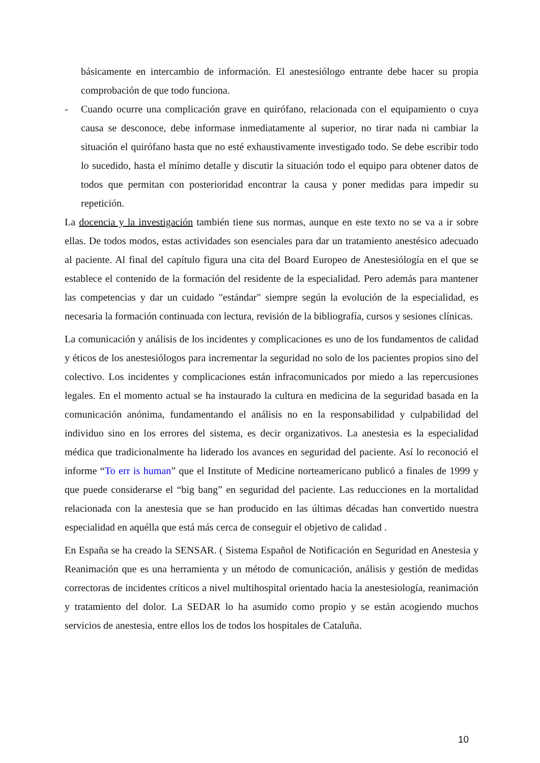básicamente en intercambio de información. El anestesiólogo entrante debe hacer su propia comprobación de que todo funciona.
- Cuando ocurre una complicación grave en quirófano, relacionada con el equipamiento o cuya causa se desconoce, debe informase inmediatamente al superior, no tirar nada ni cambiar la situación el quirófano hasta que no esté exhaustivamente investigado todo. Se debe escribir todo lo sucedido, hasta el mínimo detalle y discutir la situación todo el equipo para obtener datos de todos que permitan con posterioridad encontrar la causa y poner medidas para impedir su repetición.
La docencia y la investigación también tiene sus normas, aunque en este texto no se va a ir sobre ellas. De todos modos, estas actividades son esenciales para dar un tratamiento anestésico adecuado al paciente. Al final del capítulo figura una cita del Board Europeo de Anestesiólogía en el que se establece el contenido de la formación del residente de la especialidad. Pero además para mantener las competencias y dar un cuidado "estándar" siempre según la evolución de la especialidad, es necesaria la formación continuada con lectura, revisión de la bibliografía, cursos y sesiones clínicas.
La comunicación y análisis de los incidentes y complicaciones es uno de los fundamentos de calidad y éticos de los anestesiólogos para incrementar la seguridad no solo de los pacientes propios sino del colectivo. Los incidentes y complicaciones están infracomunicados por miedo a las repercusiones legales. En el momento actual se ha instaurado la cultura en medicina de la seguridad basada en la comunicación anónima, fundamentando el análisis no en la responsabilidad y culpabilidad del individuo sino en los errores del sistema, es decir organizativos. La anestesia es la especialidad médica que tradicionalmente ha liderado los avances en seguridad del paciente. Así lo reconoció el informe “To err is human” que el Institute of Medicine norteamericano publicó a finales de 1999 y que puede considerarse el “big bang” en seguridad del paciente. Las reducciones en la mortalidad relacionada con la anestesia que se han producido en las últimas décadas han convertido nuestra especialidad en aquélla que está más cerca de conseguir el objetivo de calidad .
En España se ha creado la SENSAR. ( Sistema Español de Notificación en Seguridad en Anestesia y Reanimación que es una herramienta y un método de comunicación, análisis y gestión de medidas correctoras de incidentes críticos a nivel multihospital orientado hacia la anestesiología, reanimación y tratamiento del dolor. La SEDAR lo ha asumido como propio y se están acogiendo muchos servicios de anestesia, entre ellos los de todos los hospitales de Cataluña.
10